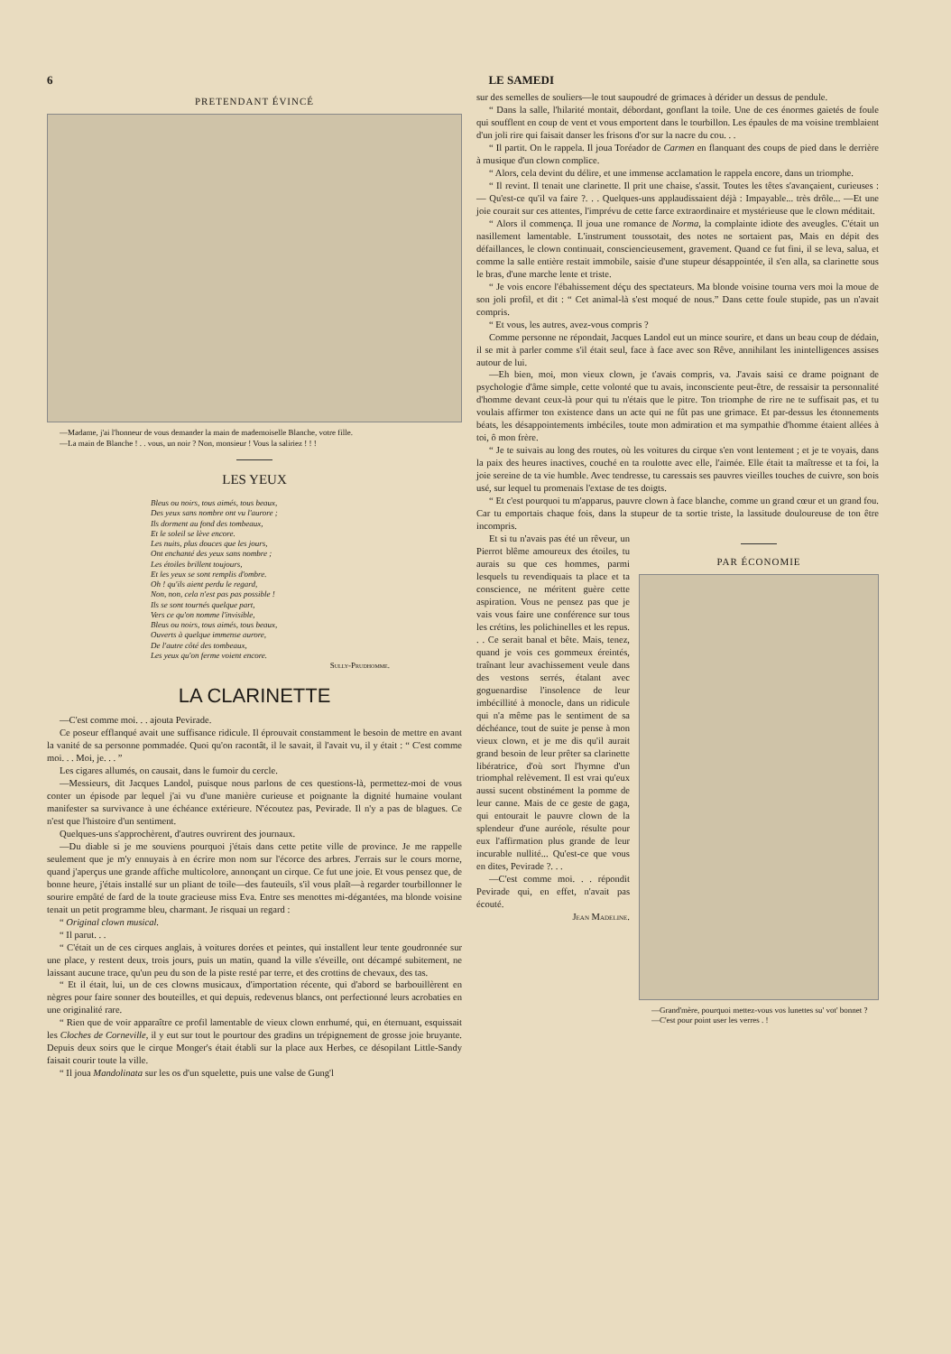6 LE SAMEDI
PRETENDANT ÉVINCÉ
—Madame, j'ai l'honneur de vous demander la main de mademoiselle Blanche, votre fille.
—La main de Blanche ! . . vous, un noir ? Non, monsieur ! Vous la saliriez ! ! !
LES YEUX
Bleus ou noirs, tous aimés, tous beaux,
Des yeux sans nombre ont vu l'aurore ;
Ils dorment au fond des tombeaux,
Et le soleil se lève encore.
Les nuits, plus douces que les jours,
Ont enchanté des yeux sans nombre ;
Les étoiles brillent toujours,
Et les yeux se sont remplis d'ombre.
Oh ! qu'ils aient perdu le regard,
Non, non, cela n'est pas pas possible !
Ils se sont tournés quelque part,
Vers ce qu'on nomme l'invisible,
Bleus ou noirs, tous aimés, tous beaux,
Ouverts à quelque immense aurore,
De l'autre côté des tombeaux,
Les yeux qu'on ferme voient encore.
Sully-Prudhomme.
LA CLARINETTE
—C'est comme moi. . . ajouta Pevirade.
Ce poseur efflanqué avait une suffisance ridicule. Il éprouvait constamment le besoin de mettre en avant la vanité de sa personne pommadée. Quoi qu'on racontât, il le savait, il l'avait vu, il y était : “ C'est comme moi. . . Moi, je. . . ”
Les cigares allumés, on causait, dans le fumoir du cercle.
—Messieurs, dit Jacques Landol, puisque nous parlons de ces questions-là, permettez-moi de vous conter un épisode par lequel j'ai vu d'une manière curieuse et poignante la dignité humaine voulant manifester sa survivance à une échéance extérieure. N'écoutez pas, Pevirade. Il n'y a pas de blagues. Ce n'est que l'histoire d'un sentiment.
Quelques-uns s'approchèrent, d'autres ouvrirent des journaux.
—Du diable si je me souviens pourquoi j'étais dans cette petite ville de province. Je me rappelle seulement que je m'y ennuyais à en écrire mon nom sur l'écorce des arbres. J'errais sur le cours morne, quand j'aperçus une grande affiche multicolore, annonçant un cirque. Ce fut une joie. Et vous pensez que, de bonne heure, j'étais installé sur un pliant de toile—des fauteuils, s'il vous plaît—à regarder tourbillonner le sourire empâté de fard de la toute gracieuse miss Eva. Entre ses menottes mi-dégantées, ma blonde voisine tenait un petit programme bleu, charmant. Je risquai un regard :
“ Original clown musical.
“ Il parut. . .
“ C'était un de ces cirques anglais, à voitures dorées et peintes, qui installent leur tente goudronnée sur une place, y restent deux, trois jours, puis un matin, quand la ville s'éveille, ont décampé subitement, ne laissant aucune trace, qu'un peu du son de la piste resté par terre, et des crottins de chevaux, des tas.
“ Et il était, lui, un de ces clowns musicaux, d'importation récente, qui d'abord se barbouillèrent en nègres pour faire sonner des bouteilles, et qui depuis, redevenus blancs, ont perfectionné leurs acrobaties en une originalité rare.
“ Rien que de voir apparaître ce profil lamentable de vieux clown enrhumé, qui, en éternuant, esquissait les Cloches de Corneville, il y eut sur tout le pourtour des gradins un trépignement de grosse joie bruyante. Depuis deux soirs que le cirque Monger's était établi sur la place aux Herbes, ce désopilant Little-Sandy faisait courir toute la ville.
“ Il joua Mandolinata sur les os d'un squelette, puis une valse de Gung'l
sur des semelles de souliers—le tout saupoudré de grimaces à dérider un dessus de pendule.
“ Dans la salle, l'hilarité montait, débordant, gonflant la toile. Une de ces énormes gaietés de foule qui soufflent en coup de vent et vous emportent dans le tourbillon. Les épaules de ma voisine tremblaient d'un joli rire qui faisait danser les frisons d'or sur la nacre du cou. . .
“ Il partit. On le rappela. Il joua Toréador de Carmen en flanquant des coups de pied dans le derrière à musique d'un clown complice.
“ Alors, cela devint du délire, et une immense acclamation le rappela encore, dans un triomphe.
“ Il revint. Il tenait une clarinette. Il prit une chaise, s'assit. Toutes les têtes s'avançaient, curieuses : — Qu'est-ce qu'il va faire ?. . . Quelques-uns applaudissaient déjà : Impayable... très drôle... —Et une joie courait sur ces attentes, l'imprévu de cette farce extraordinaire et mystérieuse que le clown méditait.
“ Alors il commença. Il joua une romance de Norma, la complainte idiote des aveugles. C'était un nasillement lamentable. L'instrument toussotait, des notes ne sortaient pas, Mais en dépit des défaillances, le clown continuait, consciencieusement, gravement. Quand ce fut fini, il se leva, salua, et comme la salle entière restait immobile, saisie d'une stupeur désappointée, il s'en alla, sa clarinette sous le bras, d'une marche lente et triste.
“ Je vois encore l'ébahissement déçu des spectateurs. Ma blonde voisine tourna vers moi la moue de son joli profil, et dit : “ Cet animal-là s'est moqué de nous.” Dans cette foule stupide, pas un n'avait compris.
“ Et vous, les autres, avez-vous compris ?
Comme personne ne répondait, Jacques Landol eut un mince sourire, et dans un beau coup de dédain, il se mit à parler comme s'il était seul, face à face avec son Rêve, annihilant les inintelligences assises autour de lui.
—Eh bien, moi, mon vieux clown, je t'avais compris, va. J'avais saisi ce drame poignant de psychologie d'âme simple, cette volonté que tu avais, inconsciente peut-être, de ressaisir ta personnalité d'homme devant ceux-là pour qui tu n'étais que le pitre. Ton triomphe de rire ne te suffisait pas, et tu voulais affirmer ton existence dans un acte qui ne fût pas une grimace. Et par-dessus les étonnements béats, les désappointements imbéciles, toute mon admiration et ma sympathie d'homme étaient allées à toi, ô mon frère.
“ Je te suivais au long des routes, où les voitures du cirque s'en vont lentement ; et je te voyais, dans la paix des heures inactives, couché en ta roulotte avec elle, l'aimée. Elle était ta maîtresse et ta foi, la joie sereine de ta vie humble. Avec tendresse, tu caressais ses pauvres vieilles touches de cuivre, son bois usé, sur lequel tu promenais l'extase de tes doigts.
“ Et c'est pourquoi tu m'apparus, pauvre clown à face blanche, comme un grand cœur et un grand fou. Car tu emportais chaque fois, dans la stupeur de ta sortie triste, la lassitude douloureuse de ton être incompris.
Et si tu n'avais pas été un rêveur, un Pierrot blême amoureux des étoiles, tu aurais su que ces hommes, parmi lesquels tu revendiquais ta place et ta conscience, ne méritent guère cette aspiration. Vous ne pensez pas que je vais vous faire une conférence sur tous les crétins, les polichinelles et les repus. . . Ce serait banal et bête. Mais, tenez, quand je vois ces gommeux éreintés, traînant leur avachissement veule dans des vestons serrés, étalant avec goguenardise l'insolence de leur imbécillité à monocle, dans un ridicule qui n'a même pas le sentiment de sa déchéance, tout de suite je pense à mon vieux clown, et je me dis qu'il aurait grand besoin de leur prêter sa clarinette libératrice, d'où sort l'hymne d'un triomphal relèvement. Il est vrai qu'eux aussi sucent obstinément la pomme de leur canne. Mais de ce geste de gaga, qui entourait le pauvre clown de la splendeur d'une auréole, résulte pour eux l'affirmation plus grande de leur incurable nullité... Qu'est-ce que vous en dites, Pevirade ?. . .
—C'est comme moi. . . répondit Pevirade qui, en effet, n'avait pas écouté.
Jean Madeline.
PAR ÉCONOMIE
—Grand'mère, pourquoi mettez-vous vos lunettes su' vot' bonnet ?
—C'est pour point user les verres . !